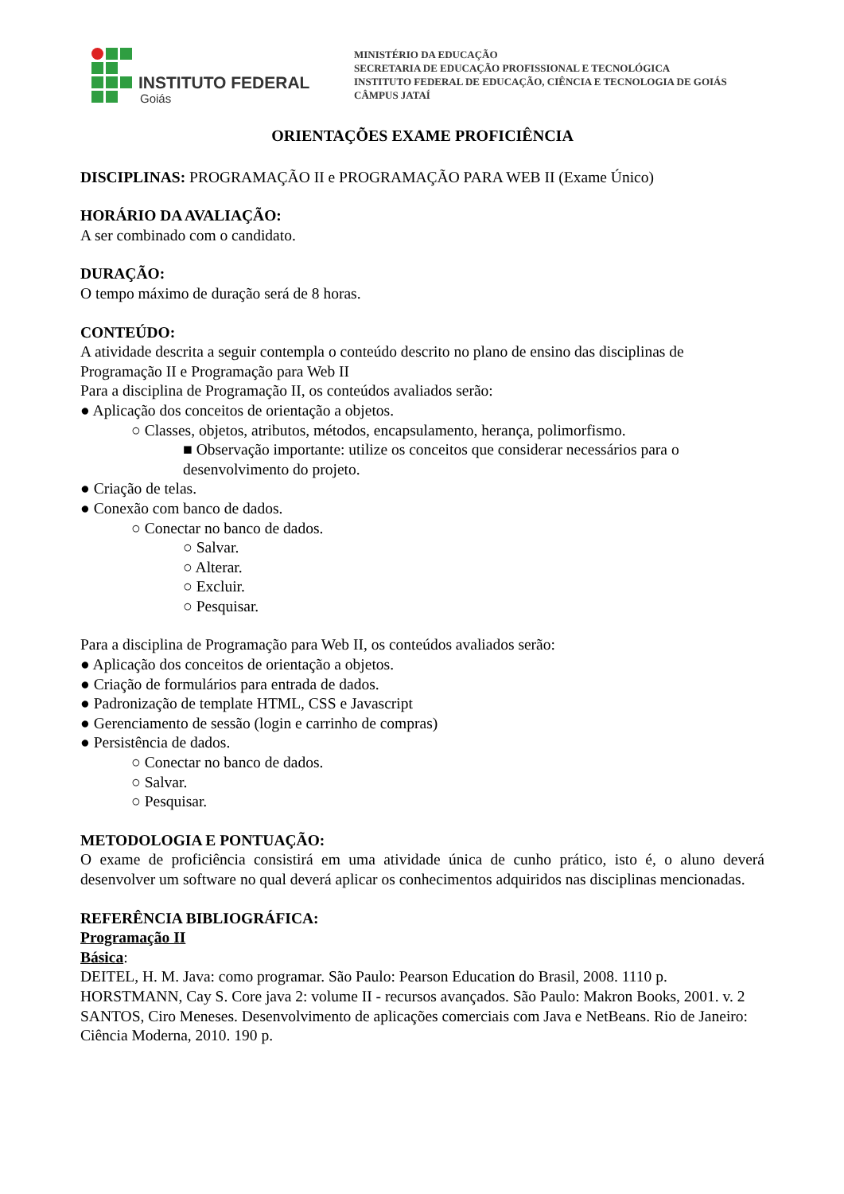INSTITUTO FEDERAL
Goiás
MINISTÉRIO DA EDUCAÇÃO
SECRETARIA DE EDUCAÇÃO PROFISSIONAL E TECNOLÓGICA
INSTITUTO FEDERAL DE EDUCAÇÃO, CIÊNCIA E TECNOLOGIA DE GOIÁS
CÂMPUS JATAÍ
ORIENTAÇÕES EXAME PROFICIÊNCIA
DISCIPLINAS: PROGRAMAÇÃO II e PROGRAMAÇÃO PARA WEB II (Exame Único)
HORÁRIO DA AVALIAÇÃO:
A ser combinado com o candidato.
DURAÇÃO:
O tempo máximo de duração será de 8 horas.
CONTEÚDO:
A atividade descrita a seguir contempla o conteúdo descrito no plano de ensino das disciplinas de Programação II e Programação para Web II
Para a disciplina de Programação II, os conteúdos avaliados serão:
● Aplicação dos conceitos de orientação a objetos.
○ Classes, objetos, atributos, métodos, encapsulamento, herança, polimorfismo.
■ Observação importante: utilize os conceitos que considerar necessários para o desenvolvimento do projeto.
● Criação de telas.
● Conexão com banco de dados.
○ Conectar no banco de dados.
○ Salvar.
○ Alterar.
○ Excluir.
○ Pesquisar.
Para a disciplina de Programação para Web II, os conteúdos avaliados serão:
● Aplicação dos conceitos de orientação a objetos.
● Criação de formulários para entrada de dados.
● Padronização de template HTML, CSS e Javascript
● Gerenciamento de sessão (login e carrinho de compras)
● Persistência de dados.
○ Conectar no banco de dados.
○ Salvar.
○ Pesquisar.
METODOLOGIA E PONTUAÇÃO:
O exame de proficiência consistirá em uma atividade única de cunho prático, isto é, o aluno deverá desenvolver um software no qual deverá aplicar os conhecimentos adquiridos nas disciplinas mencionadas.
REFERÊNCIA BIBLIOGRÁFICA:
Programação II
Básica:
DEITEL, H. M. Java: como programar. São Paulo: Pearson Education do Brasil, 2008. 1110 p.
HORSTMANN, Cay S. Core java 2: volume II - recursos avançados. São Paulo: Makron Books, 2001. v. 2
SANTOS, Ciro Meneses. Desenvolvimento de aplicações comerciais com Java e NetBeans. Rio de Janeiro: Ciência Moderna, 2010. 190 p.